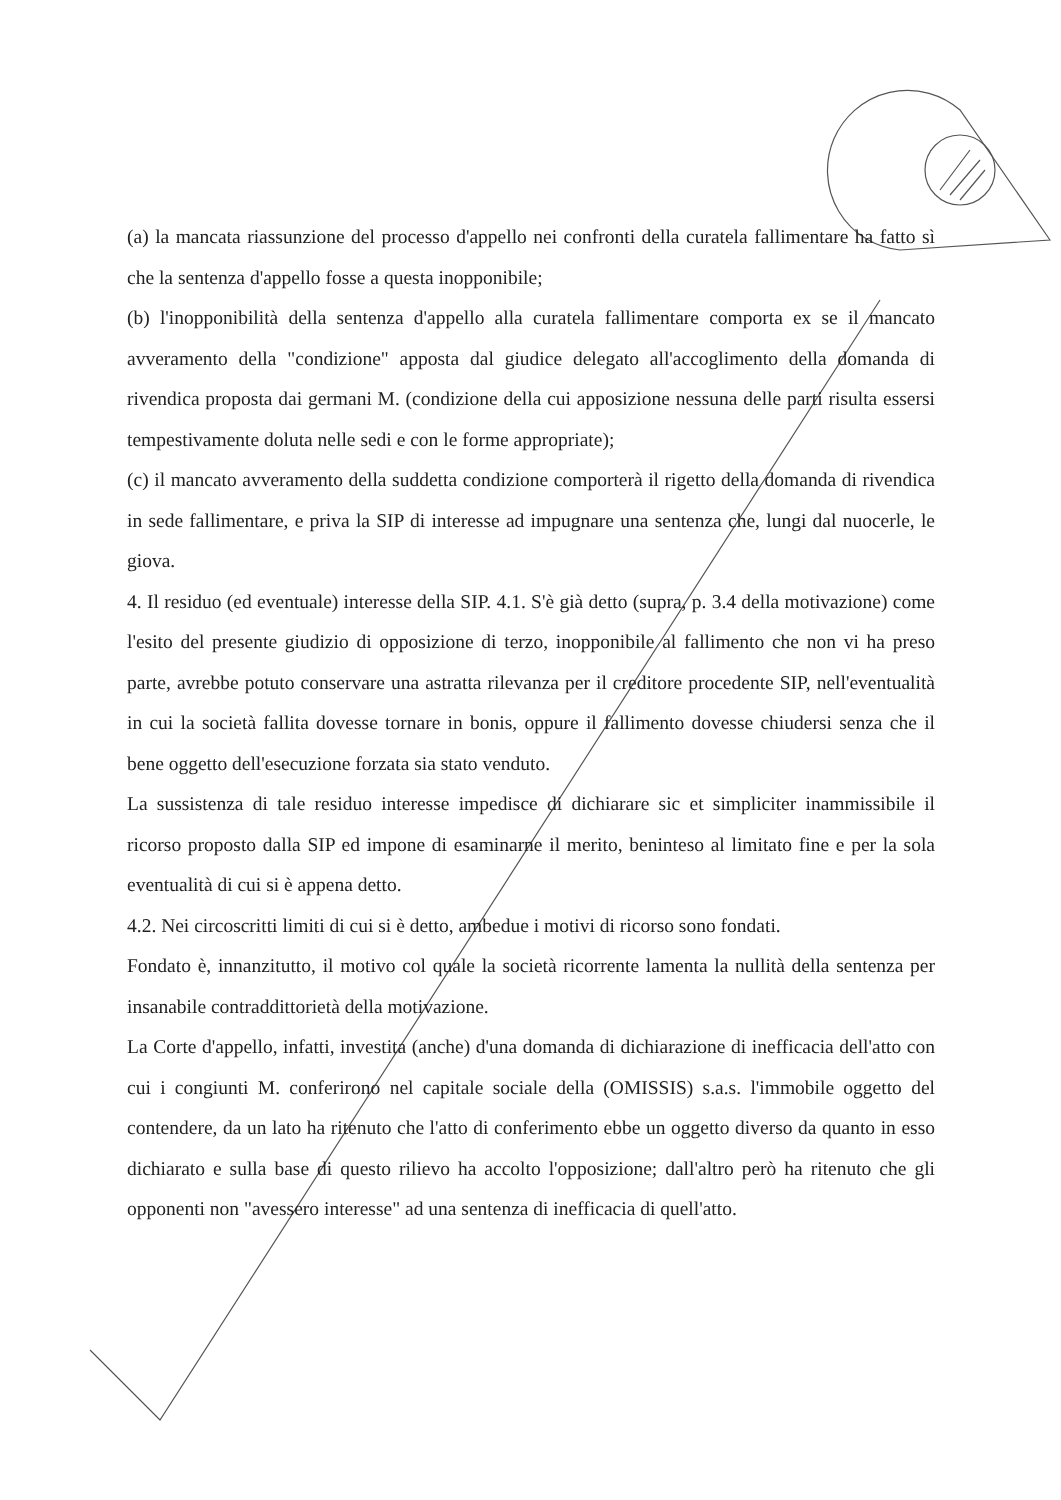(a) la mancata riassunzione del processo d'appello nei confronti della curatela fallimentare ha fatto sì che la sentenza d'appello fosse a questa inopponibile;
(b) l'inopponibilità della sentenza d'appello alla curatela fallimentare comporta ex se il mancato avveramento della "condizione" apposta dal giudice delegato all'accoglimento della domanda di rivendica proposta dai germani M. (condizione della cui apposizione nessuna delle parti risulta essersi tempestivamente doluta nelle sedi e con le forme appropriate);
(c) il mancato avveramento della suddetta condizione comporterà il rigetto della domanda di rivendica in sede fallimentare, e priva la SIP di interesse ad impugnare una sentenza che, lungi dal nuocerle, le giova.
4. Il residuo (ed eventuale) interesse della SIP. 4.1. S'è già detto (supra, p. 3.4 della motivazione) come l'esito del presente giudizio di opposizione di terzo, inopponibile al fallimento che non vi ha preso parte, avrebbe potuto conservare una astratta rilevanza per il creditore procedente SIP, nell'eventualità in cui la società fallita dovesse tornare in bonis, oppure il fallimento dovesse chiudersi senza che il bene oggetto dell'esecuzione forzata sia stato venduto.
La sussistenza di tale residuo interesse impedisce di dichiarare sic et simpliciter inammissibile il ricorso proposto dalla SIP ed impone di esaminarne il merito, beninteso al limitato fine e per la sola eventualità di cui si è appena detto.
4.2. Nei circoscritti limiti di cui si è detto, ambedue i motivi di ricorso sono fondati.
Fondato è, innanzitutto, il motivo col quale la società ricorrente lamenta la nullità della sentenza per insanabile contraddittorietà della motivazione.
La Corte d'appello, infatti, investita (anche) d'una domanda di dichiarazione di inefficacia dell'atto con cui i congiunti M. conferirono nel capitale sociale della (OMISSIS) s.a.s. l'immobile oggetto del contendere, da un lato ha ritenuto che l'atto di conferimento ebbe un oggetto diverso da quanto in esso dichiarato e sulla base di questo rilievo ha accolto l'opposizione; dall'altro però ha ritenuto che gli opponenti non "avessero interesse" ad una sentenza di inefficacia di quell'atto.